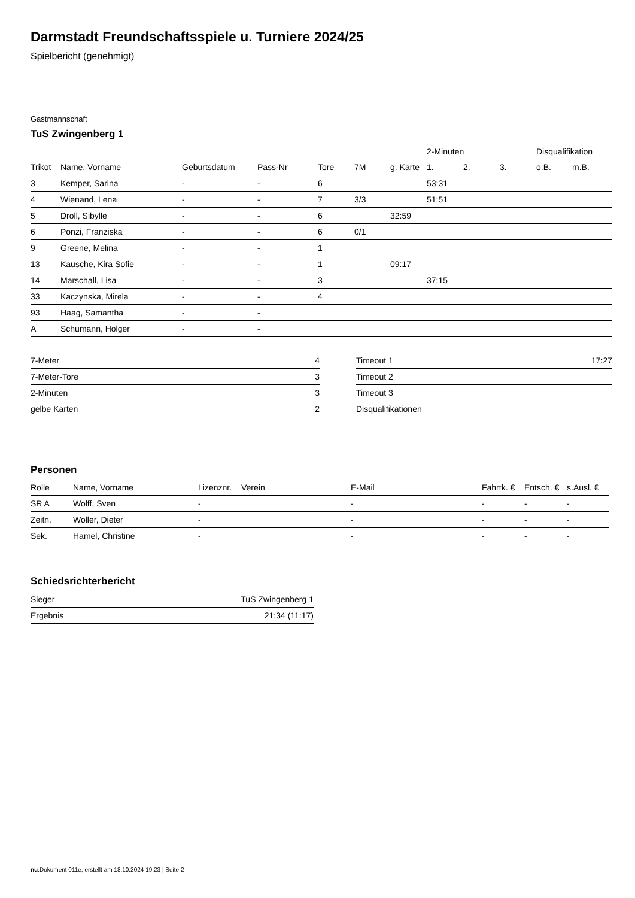Darmstadt Freundschaftsspiele u. Turniere 2024/25
Spielbericht (genehmigt)
Gastmannschaft
TuS Zwingenberg 1
| | | | | | | | 2-Minuten | | | Disqualifikation | |
| --- | --- | --- | --- | --- | --- | --- | --- | --- | --- | --- | --- |
| Trikot | Name, Vorname | Geburtsdatum | Pass-Nr | Tore | 7M | g. Karte | 1. | 2. | 3. | o.B. | m.B. |
| 3 | Kemper, Sarina | - | - | 6 | | | 53:31 | | | | |
| 4 | Wienand, Lena | - | - | 7 | 3/3 | | 51:51 | | | | |
| 5 | Droll, Sibylle | - | - | 6 | | 32:59 | | | | | |
| 6 | Ponzi, Franziska | - | - | 6 | 0/1 | | | | | | |
| 9 | Greene, Melina | - | - | 1 | | | | | | | |
| 13 | Kausche, Kira Sofie | - | - | 1 | | 09:17 | | | | | |
| 14 | Marschall, Lisa | - | - | 3 | | | 37:15 | | | | |
| 33 | Kaczynska, Mirela | - | - | 4 | | | | | | | |
| 93 | Haag, Samantha | - | - | | | | | | | | |
| A | Schumann, Holger | - | - | | | | | | | | |
| 7-Meter | 4 |
| 7-Meter-Tore | 3 |
| 2-Minuten | 3 |
| gelbe Karten | 2 |
| Timeout 1 | 17:27 |
| Timeout 2 | |
| Timeout 3 | |
| Disqualifikationen | |
Personen
| Rolle | Name, Vorname | Lizenznr. | Verein | E-Mail | Fahrtk. € | Entsch. € | s.Ausl. € |
| --- | --- | --- | --- | --- | --- | --- | --- |
| SR A | Wolff, Sven | - | | - | - | - | - |
| Zeitn. | Woller, Dieter | - | | - | - | - | - |
| Sek. | Hamel, Christine | - | | - | - | - | - |
Schiedsrichterbericht
| Sieger | TuS Zwingenberg 1 |
| Ergebnis | 21:34 (11:17) |
nu.Dokument 011e, erstellt am 18.10.2024 19:23 | Seite 2